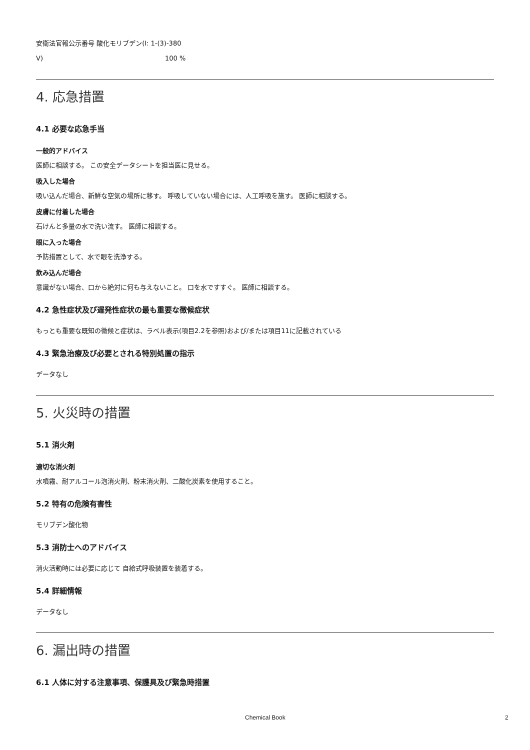安衛法官報公示番号 酸化モリブデン(Ⅰ: 1-(3)-380
Ⅴ) 100 %
4. 応急措置
4.1 必要な応急手当
一般的アドバイス
医師に相談する。 この安全データシートを担当医に見せる。
吸入した場合
吸い込んだ場合、新鮮な空気の場所に移す。 呼吸していない場合には、人工呼吸を施す。 医師に相談する。
皮膚に付着した場合
石けんと多量の水で洗い流す。 医師に相談する。
眼に入った場合
予防措置として、水で眼を洗浄する。
飲み込んだ場合
意識がない場合、口から絶対に何も与えないこと。 口を水ですすぐ。 医師に相談する。
4.2 急性症状及び遅発性症状の最も重要な徴候症状
もっとも重要な既知の徴候と症状は、ラベル表示(項目2.2を参照)および/または項目11に記載されている
4.3 緊急治療及び必要とされる特別処置の指示
データなし
5. 火災時の措置
5.1 消火剤
適切な消火剤
水噴霧、耐アルコール泡消火剤、粉末消火剤、二酸化炭素を使用すること。
5.2 特有の危険有害性
モリブデン酸化物
5.3 消防士へのアドバイス
消火活動時には必要に応じて 自給式呼吸装置を装着する。
5.4 詳細情報
データなし
6. 漏出時の措置
6.1 人体に対する注意事項、保護具及び緊急時措置
Chemical Book 2